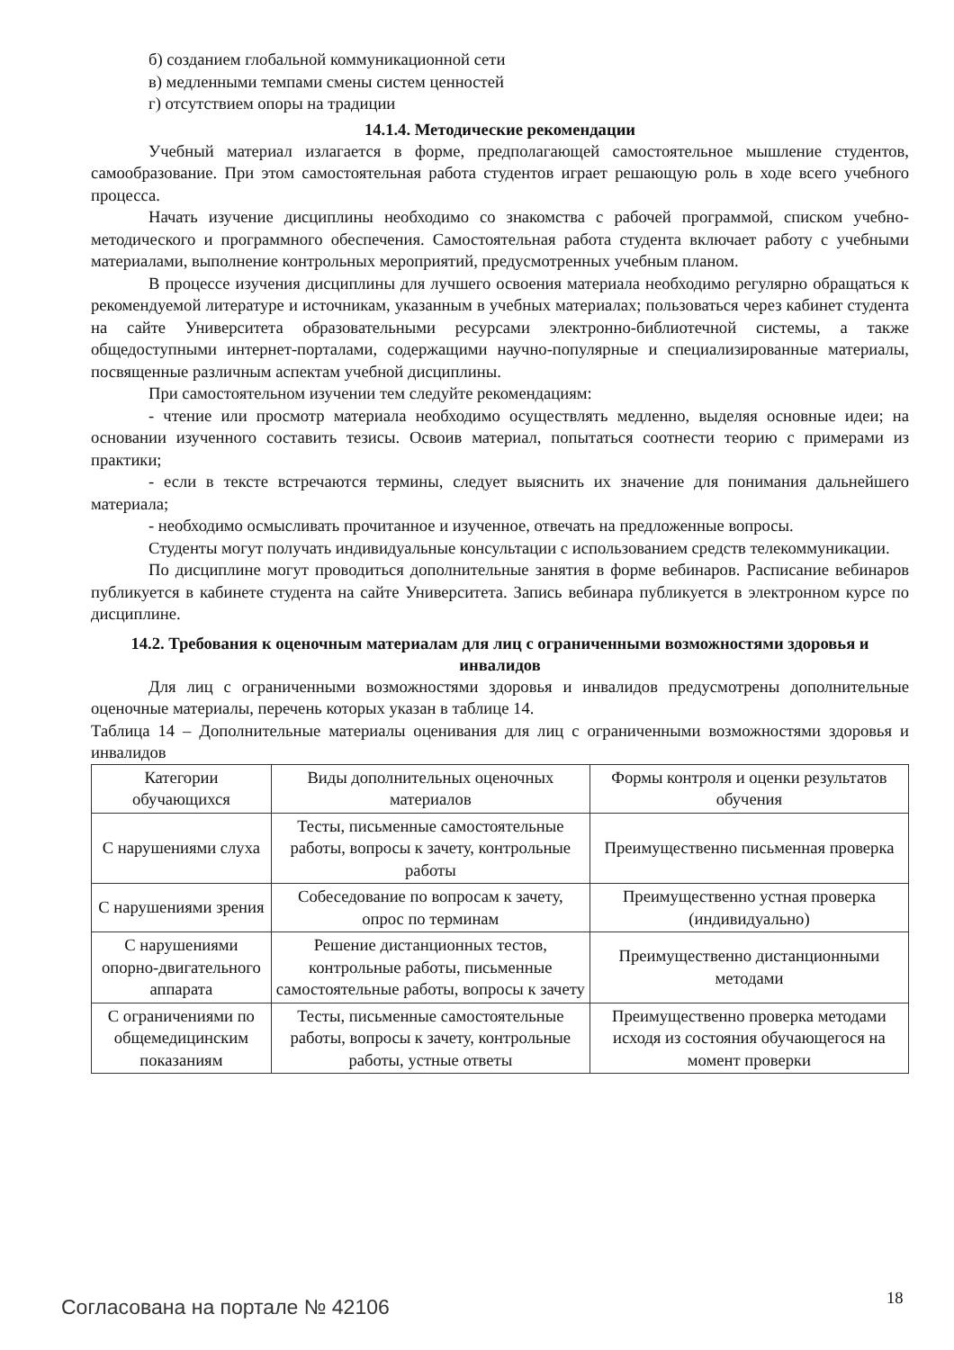б) созданием глобальной коммуникационной сети
в) медленными темпами смены систем ценностей
г) отсутствием опоры на традиции
14.1.4. Методические рекомендации
Учебный материал излагается в форме, предполагающей самостоятельное мышление студентов, самообразование. При этом самостоятельная работа студентов играет решающую роль в ходе всего учебного процесса.
Начать изучение дисциплины необходимо со знакомства с рабочей программой, списком учебно-методического и программного обеспечения. Самостоятельная работа студента включает работу с учебными материалами, выполнение контрольных мероприятий, предусмотренных учебным планом.
В процессе изучения дисциплины для лучшего освоения материала необходимо регулярно обращаться к рекомендуемой литературе и источникам, указанным в учебных материалах; пользоваться через кабинет студента на сайте Университета образовательными ресурсами электронно-библиотечной системы, а также общедоступными интернет-порталами, содержащими научно-популярные и специализированные материалы, посвященные различным аспектам учебной дисциплины.
При самостоятельном изучении тем следуйте рекомендациям:
- чтение или просмотр материала необходимо осуществлять медленно, выделяя основные идеи; на основании изученного составить тезисы. Освоив материал, попытаться соотнести теорию с примерами из практики;
- если в тексте встречаются термины, следует выяснить их значение для понимания дальнейшего материала;
- необходимо осмысливать прочитанное и изученное, отвечать на предложенные вопросы.
Студенты могут получать индивидуальные консультации с использованием средств телекоммуникации.
По дисциплине могут проводиться дополнительные занятия в форме вебинаров. Расписание вебинаров публикуется в кабинете студента на сайте Университета. Запись вебинара публикуется в электронном курсе по дисциплине.
14.2. Требования к оценочным материалам для лиц с ограниченными возможностями здоровья и инвалидов
Для лиц с ограниченными возможностями здоровья и инвалидов предусмотрены дополнительные оценочные материалы, перечень которых указан в таблице 14.
Таблица 14 – Дополнительные материалы оценивания для лиц с ограниченными возможностями здоровья и инвалидов
| Категории обучающихся | Виды дополнительных оценочных материалов | Формы контроля и оценки результатов обучения |
| С нарушениями слуха | Тесты, письменные самостоятельные работы, вопросы к зачету, контрольные работы | Преимущественно письменная проверка |
| С нарушениями зрения | Собеседование по вопросам к зачету, опрос по терминам | Преимущественно устная проверка (индивидуально) |
| С нарушениями опорно-двигательного аппарата | Решение дистанционных тестов, контрольные работы, письменные самостоятельные работы, вопросы к зачету | Преимущественно дистанционными методами |
| С ограничениями по общемедицинским показаниям | Тесты, письменные самостоятельные работы, вопросы к зачету, контрольные работы, устные ответы | Преимущественно проверка методами исходя из состояния обучающегося на момент проверки |
Согласована на портале № 42106 18